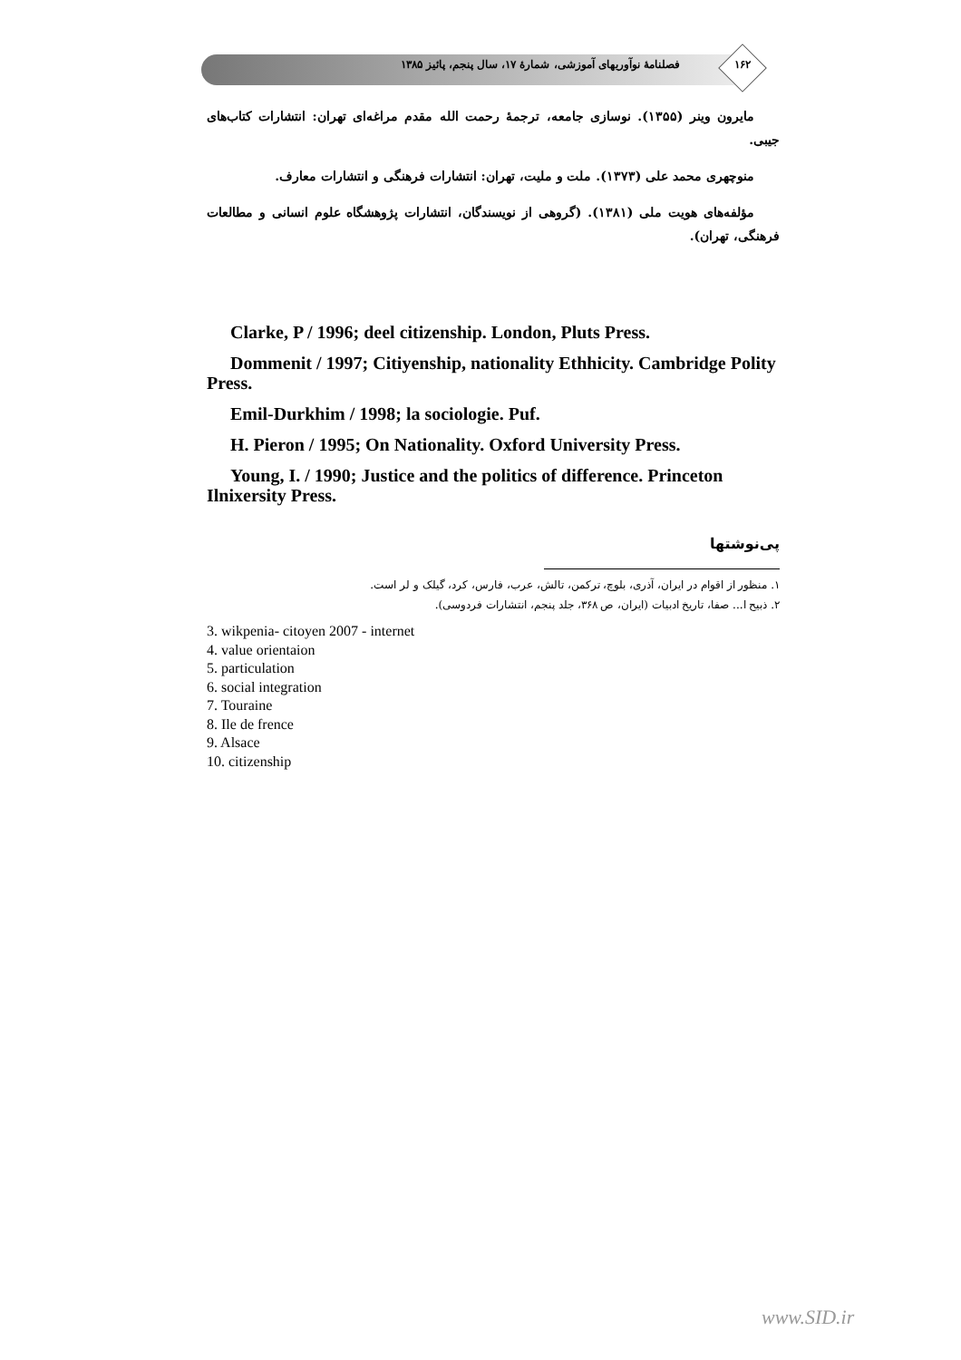فصلنامهٔ نوآوریهای آموزشی، شمارهٔ ۱۷، سال پنجم، پائیز ۱۳۸۵ ۱۶۲
مایرون وینر (۱۳۵۵). نوسازی جامعه، ترجمهٔ رحمت الله مقدم مراغه‌ای تهران: انتشارات کتاب‌های جیبی.
منوچهری محمد علی (۱۳۷۳). ملت و ملیت، تهران: انتشارات فرهنگی و انتشارات معارف.
مؤلفه‌های هویت ملی (۱۳۸۱). (گروهی از نویسندگان، انتشارات پژوهشگاه علوم انسانی و مطالعات فرهنگی، تهران).
Clarke, P / 1996; deel citizenship. London, Pluts Press.
Dommenit / 1997; Citiyenship, nationality Ethhicity. Cambridge Polity Press.
Emil-Durkhim / 1998; la sociologie. Puf.
H. Pieron / 1995; On Nationality. Oxford University Press.
Young, I. / 1990; Justice and the politics of difference. Princeton Ilnixersity Press.
پی‌نوشتها
۱. منظور از اقوام در ایران، آذری، بلوچ، ترکمن، تالش، عرب، فارس، کرد، گیلک و لر است.
۲. ذبیح ا... صفا، تاریخ ادبیات (ایران، ص ۳۶۸، جلد پنجم، انتشارات فردوسی).
3. wikpenia- citoyen 2007 - internet
4. value orientaion
5. particulation
6. social integration
7. Touraine
8. Ile de frence
9. Alsace
10. citizenship
www.SID.ir